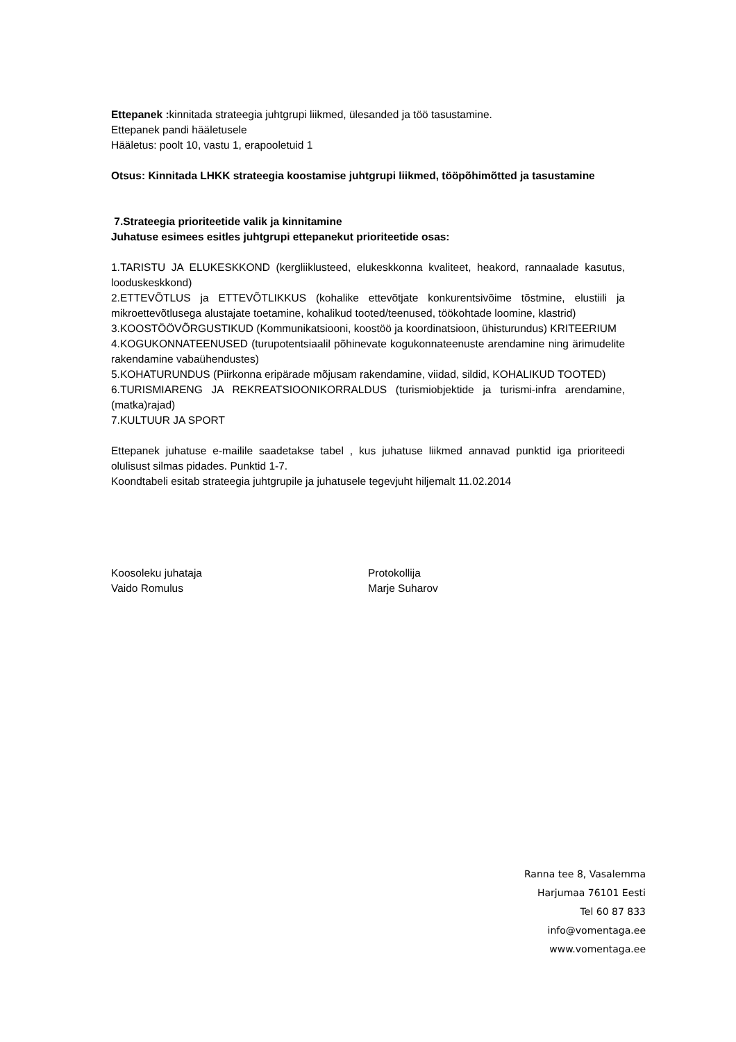Ettepanek : kinnitada strateegia juhtgrupi liikmed, ülesanded ja töö tasustamine.
Ettepanek pandi hääletusele
Hääletus: poolt 10, vastu 1, erapooletuid 1
Otsus: Kinnitada LHKK strateegia koostamise juhtgrupi liikmed, tööpõhimõtted ja tasustamine
7.Strateegia prioriteetide valik ja kinnitamine
Juhatuse esimees esitles juhtgrupi ettepanekut prioriteetide osas:
1.TARISTU JA ELUKESKKOND (kergliiklusteed, elukeskkonna kvaliteet, heakord, rannaalade kasutus, looduskeskkond)
2.ETTEVÕTLUS ja ETTEVÕTLIKKUS (kohalike ettevõtjate konkurentsivõime tõstmine, elustiili ja mikroettevõtlusega alustajate toetamine, kohalikud tooted/teenused, töökohtade loomine, klastrid)
3.KOOSTÖÖVÕRGUSTIKUD (Kommunikatsiooni, koostöö ja koordinatsioon, ühisturundus) KRITEERIUM
4.KOGUKONNATEENUSED (turupotentsiaalil põhinevate kogukonnateenuste arendamine ning ärimudelite rakendamine vabaühendustes)
5.KOHATURUNDUS (Piirkonna eripärade mõjusam rakendamine, viidad, sildid, KOHALIKUD TOOTED)
6.TURISMIARENG JA REKREATSIOONIKORRALDUS (turismiobjektide ja turismi-infra arendamine, (matka)rajad)
7.KULTUUR JA SPORT
Ettepanek juhatuse e-mailile saadetakse tabel , kus juhatuse liikmed annavad punktid iga prioriteedi olulisust silmas pidades. Punktid 1-7.
Koondtabeli esitab strateegia juhtgrupile ja juhatusele tegevjuht hiljemalt 11.02.2014
Koosoleku juhataja
Vaido Romulus
Protokollija
Marje Suharov
Ranna tee 8, Vasalemma
Harjumaa 76101 Eesti
Tel 60 87 833
info@vomentaga.ee
www.vomentaga.ee